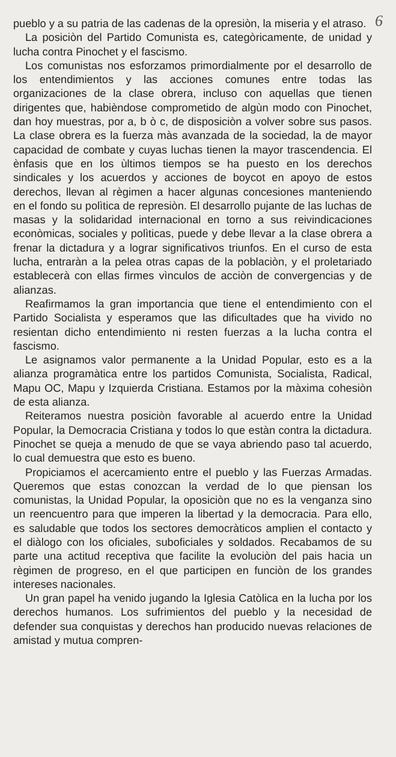6
pueblo y a su patria de las cadenas de la opresiòn, la miseria y el atraso.
La posiciòn del Partido Comunista es, categòricamente, de unidad y lucha contra Pinochet y el fascismo.
Los comunistas nos esforzamos primordialmente por el desarrollo de los entendimientos y las acciones comunes entre todas las organizaciones de la clase obrera, incluso con aquellas que tienen dirigentes que, habièndose comprometido de algùn modo con Pinochet, dan hoy muestras, por a, b ò c, de disposiciòn a volver sobre sus pasos. La clase obrera es la fuerza màs avanzada de la sociedad, la de mayor capacidad de combate y cuyas luchas tienen la mayor trascendencia. El ènfasis que en los ùltimos tiempos se ha puesto en los derechos sindicales y los acuerdos y acciones de boycot en apoyo de estos derechos, llevan al règimen a hacer algunas concesiones manteniendo en el fondo su polìtica de represiòn. El desarrollo pujante de las luchas de masas y la solidaridad internacional en torno a sus reivindicaciones econòmicas, sociales y polìticas, puede y debe llevar a la clase obrera a frenar la dictadura y a lograr significativos triunfos. En el curso de esta lucha, entraràn a la pelea otras capas de la poblaciòn, y el proletariado establecerà con ellas firmes vìnculos de acciòn de convergencias y de alianzas.
Reafirmamos la gran importancia que tiene el entendimiento con el Partido Socialista y esperamos que las dificultades que ha vivido no resientan dicho entendimiento ni resten fuerzas a la lucha contra el fascismo.
Le asignamos valor permanente a la Unidad Popular, esto es a la alianza programàtica entre los partidos Comunista, Socialista, Radical, Mapu OC, Mapu y Izquierda Cristiana. Estamos por la màxima cohesiòn de esta alianza.
Reiteramos nuestra posiciòn favorable al acuerdo entre la Unidad Popular, la Democracia Cristiana y todos lo que estàn contra la dictadura. Pinochet se queja a menudo de que se vaya abriendo paso tal acuerdo, lo cual demuestra que esto es bueno.
Propiciamos el acercamiento entre el pueblo y las Fuerzas Armadas. Queremos que estas conozcan la verdad de lo que piensan los comunistas, la Unidad Popular, la oposiciòn que no es la venganza sino un reencuentro para que imperen la libertad y la democracia. Para ello, es saludable que todos los sectores democràticos amplien el contacto y el diàlogo con los oficiales, suboficiales y soldados. Recabamos de su parte una actitud receptiva que facilite la evoluciòn del pais hacia un règimen de progreso, en el que participen en funciòn de los grandes intereses nacionales.
Un gran papel ha venido jugando la Iglesia Catòlica en la lucha por los derechos humanos. Los sufrimientos del pueblo y la necesidad de defender sua conquistas y derechos han producido nuevas relaciones de amistad y mutua compren-